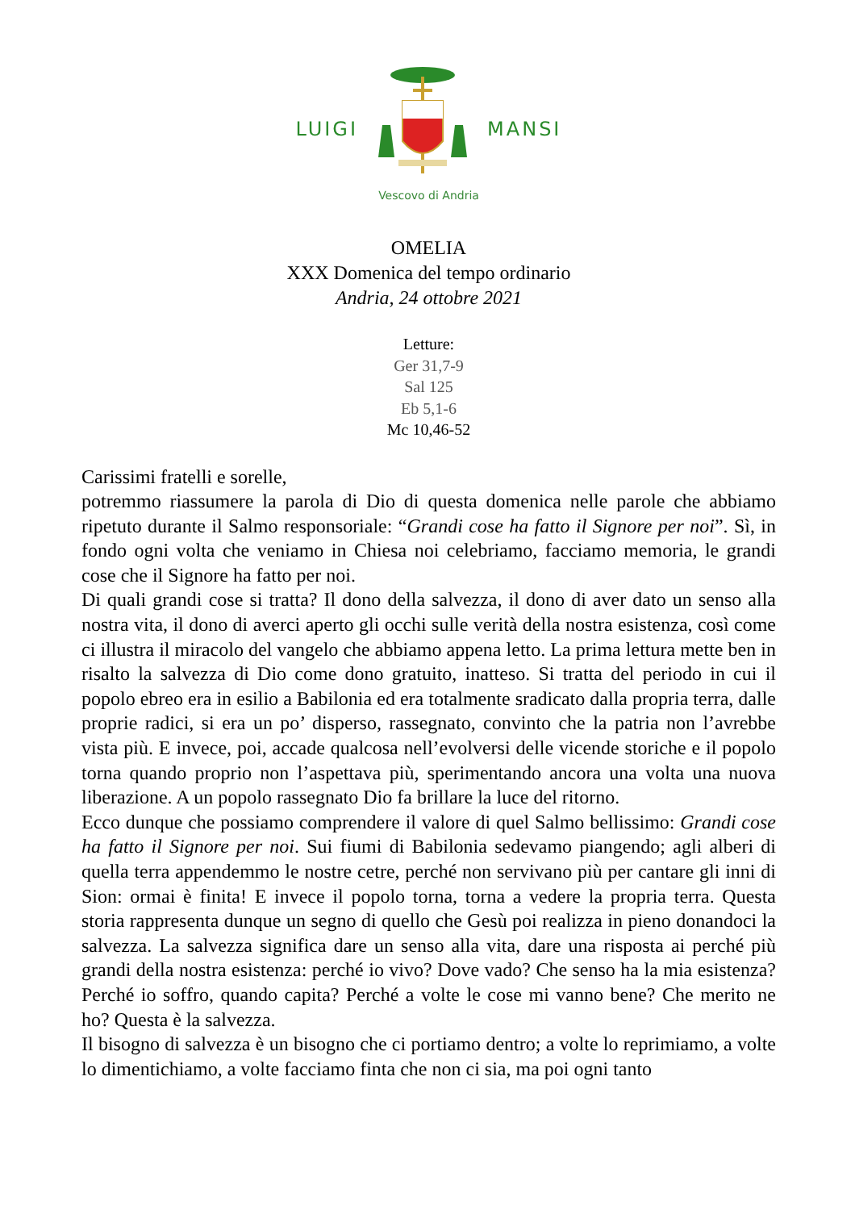LUIGI MANSI
Vescovo di Andria
OMELIA
XXX Domenica del tempo ordinario
Andria, 24 ottobre 2021
Letture:
Ger 31,7-9
Sal 125
Eb 5,1-6
Mc 10,46-52
Carissimi fratelli e sorelle,
potremmo riassumere la parola di Dio di questa domenica nelle parole che abbiamo ripetuto durante il Salmo responsoriale: “Grandi cose ha fatto il Signore per noi”. Sì, in fondo ogni volta che veniamo in Chiesa noi celebriamo, facciamo memoria, le grandi cose che il Signore ha fatto per noi.
Di quali grandi cose si tratta? Il dono della salvezza, il dono di aver dato un senso alla nostra vita, il dono di averci aperto gli occhi sulle verità della nostra esistenza, così come ci illustra il miracolo del vangelo che abbiamo appena letto. La prima lettura mette ben in risalto la salvezza di Dio come dono gratuito, inatteso. Si tratta del periodo in cui il popolo ebreo era in esilio a Babilonia ed era totalmente sradicato dalla propria terra, dalle proprie radici, si era un po’ disperso, rassegnato, convinto che la patria non l’avrebbe vista più. E invece, poi, accade qualcosa nell’evolversi delle vicende storiche e il popolo torna quando proprio non l’aspettava più, sperimentando ancora una volta una nuova liberazione. A un popolo rassegnato Dio fa brillare la luce del ritorno.
Ecco dunque che possiamo comprendere il valore di quel Salmo bellissimo: Grandi cose ha fatto il Signore per noi. Sui fiumi di Babilonia sedevamo piangendo; agli alberi di quella terra appendemmo le nostre cetre, perché non servivano più per cantare gli inni di Sion: ormai è finita! E invece il popolo torna, torna a vedere la propria terra. Questa storia rappresenta dunque un segno di quello che Gesù poi realizza in pieno donandoci la salvezza. La salvezza significa dare un senso alla vita, dare una risposta ai perché più grandi della nostra esistenza: perché io vivo? Dove vado? Che senso ha la mia esistenza? Perché io soffro, quando capita? Perché a volte le cose mi vanno bene? Che merito ne ho? Questa è la salvezza.
Il bisogno di salvezza è un bisogno che ci portiamo dentro; a volte lo reprimiamo, a volte lo dimentichiamo, a volte facciamo finta che non ci sia, ma poi ogni tanto